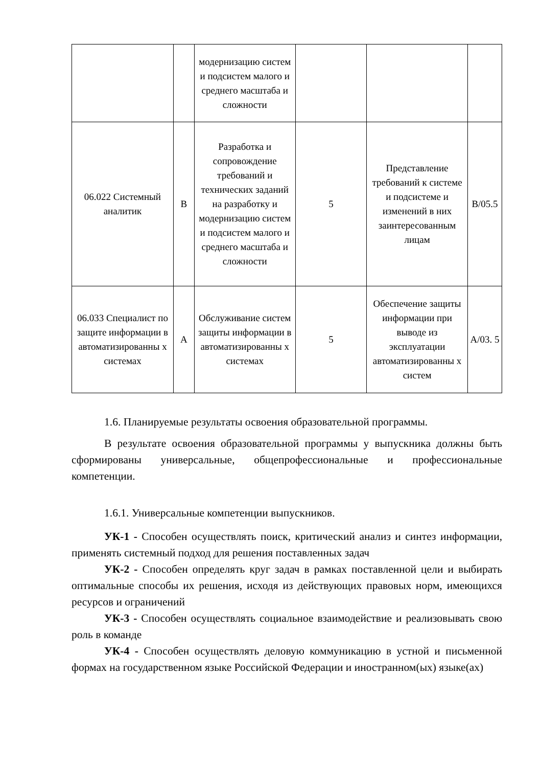| | | модернизацию систем и подсистем малого и среднего масштаба и сложности | | | |
| 06.022 Системный аналитик | B | Разработка и сопровождение требований и технических заданий на разработку и модернизацию систем и подсистем малого и среднего масштаба и сложности | 5 | Представление требований к системе и подсистеме и изменений в них заинтересованным лицам | B/05.5 |
| 06.033 Специалист по защите информации в автоматизированны х системах | A | Обслуживание систем защиты информации в автоматизированны х системах | 5 | Обеспечение защиты информации при выводе из эксплуатации автоматизированны х систем | A/03. 5 |
1.6. Планируемые результаты освоения образовательной программы.
В результате освоения образовательной программы у выпускника должны быть сформированы универсальные, общепрофессиональные и профессиональные компетенции.
1.6.1. Универсальные компетенции выпускников.
УК-1 - Способен осуществлять поиск, критический анализ и синтез информации, применять системный подход для решения поставленных задач
УК-2 - Способен определять круг задач в рамках поставленной цели и выбирать оптимальные способы их решения, исходя из действующих правовых норм, имеющихся ресурсов и ограничений
УК-3 - Способен осуществлять социальное взаимодействие и реализовывать свою роль в команде
УК-4 - Способен осуществлять деловую коммуникацию в устной и письменной формах на государственном языке Российской Федерации и иностранном(ых) языке(ах)